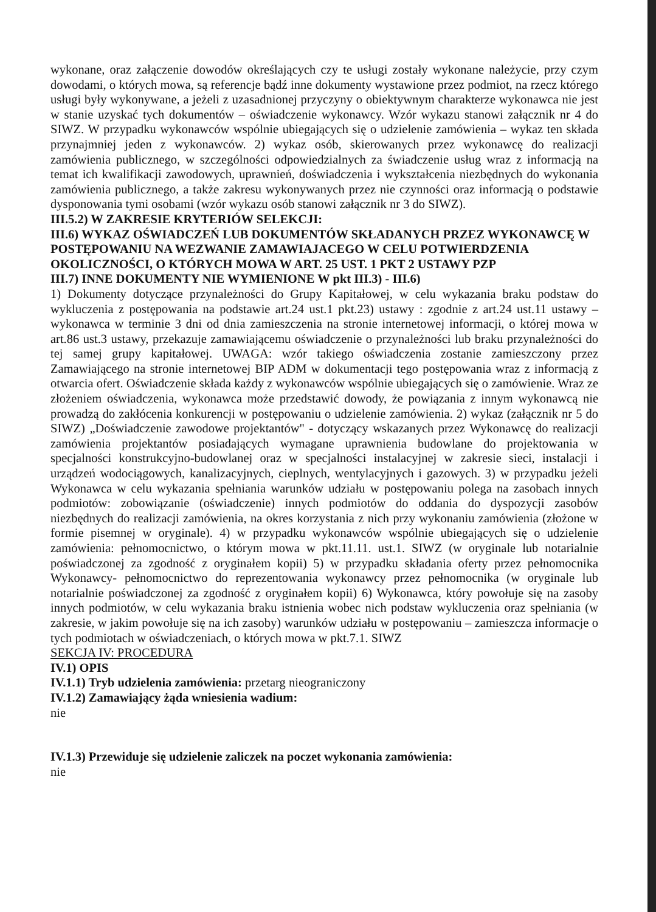wykonane, oraz załączenie dowodów określających czy te usługi zostały wykonane należycie, przy czym dowodami, o których mowa, są referencje bądź inne dokumenty wystawione przez podmiot, na rzecz którego usługi były wykonywane, a jeżeli z uzasadnionej przyczyny o obiektywnym charakterze wykonawca nie jest w stanie uzyskać tych dokumentów – oświadczenie wykonawcy. Wzór wykazu stanowi załącznik nr 4 do SIWZ. W przypadku wykonawców wspólnie ubiegających się o udzielenie zamówienia – wykaz ten składa przynajmniej jeden z wykonawców. 2) wykaz osób, skierowanych przez wykonawcę do realizacji zamówienia publicznego, w szczególności odpowiedzialnych za świadczenie usług wraz z informacją na temat ich kwalifikacji zawodowych, uprawnień, doświadczenia i wykształcenia niezbędnych do wykonania zamówienia publicznego, a także zakresu wykonywanych przez nie czynności oraz informacją o podstawie dysponowania tymi osobami (wzór wykazu osób stanowi załącznik nr 3 do SIWZ).
III.5.2) W ZAKRESIE KRYTERIÓW SELEKCJI:
III.6) WYKAZ OŚWIADCZEŃ LUB DOKUMENTÓW SKŁADANYCH PRZEZ WYKONAWCĘ W POSTĘPOWANIU NA WEZWANIE ZAMAWIAJACEGO W CELU POTWIERDZENIA OKOLICZNOŚCI, O KTÓRYCH MOWA W ART. 25 UST. 1 PKT 2 USTAWY PZP
III.7) INNE DOKUMENTY NIE WYMIENIONE W pkt III.3) - III.6)
1) Dokumenty dotyczące przynależności do Grupy Kapitałowej, w celu wykazania braku podstaw do wykluczenia z postępowania na podstawie art.24 ust.1 pkt.23) ustawy : zgodnie z art.24 ust.11 ustawy – wykonawca w terminie 3 dni od dnia zamieszczenia na stronie internetowej informacji, o której mowa w art.86 ust.3 ustawy, przekazuje zamawiającemu oświadczenie o przynależności lub braku przynależności do tej samej grupy kapitałowej. UWAGA: wzór takiego oświadczenia zostanie zamieszczony przez Zamawiającego na stronie internetowej BIP ADM w dokumentacji tego postępowania wraz z informacją z otwarcia ofert. Oświadczenie składa każdy z wykonawców wspólnie ubiegających się o zamówienie. Wraz ze złożeniem oświadczenia, wykonawca może przedstawić dowody, że powiązania z innym wykonawcą nie prowadzą do zakłócenia konkurencji w postępowaniu o udzielenie zamówienia. 2) wykaz (załącznik nr 5 do SIWZ) „Doświadczenie zawodowe projektantów" - dotyczący wskazanych przez Wykonawcę do realizacji zamówienia projektantów posiadających wymagane uprawnienia budowlane do projektowania w specjalności konstrukcyjno-budowlanej oraz w specjalności instalacyjnej w zakresie sieci, instalacji i urządzeń wodociągowych, kanalizacyjnych, cieplnych, wentylacyjnych i gazowych. 3) w przypadku jeżeli Wykonawca w celu wykazania spełniania warunków udziału w postępowaniu polega na zasobach innych podmiotów: zobowiązanie (oświadczenie) innych podmiotów do oddania do dyspozycji zasobów niezbędnych do realizacji zamówienia, na okres korzystania z nich przy wykonaniu zamówienia (złożone w formie pisemnej w oryginale). 4) w przypadku wykonawców wspólnie ubiegających się o udzielenie zamówienia: pełnomocnictwo, o którym mowa w pkt.11.11. ust.1. SIWZ (w oryginale lub notarialnie poświadczonej za zgodność z oryginałem kopii) 5) w przypadku składania oferty przez pełnomocnika Wykonawcy- pełnomocnictwo do reprezentowania wykonawcy przez pełnomocnika (w oryginale lub notarialnie poświadczonej za zgodność z oryginałem kopii) 6) Wykonawca, który powołuje się na zasoby innych podmiotów, w celu wykazania braku istnienia wobec nich podstaw wykluczenia oraz spełniania (w zakresie, w jakim powołuje się na ich zasoby) warunków udziału w postępowaniu – zamieszcza informacje o tych podmiotach w oświadczeniach, o których mowa w pkt.7.1. SIWZ
SEKCJA IV: PROCEDURA
IV.1) OPIS
IV.1.1) Tryb udzielenia zamówienia: przetarg nieograniczony
IV.1.2) Zamawiający żąda wniesienia wadium:
nie
IV.1.3) Przewiduje się udzielenie zaliczek na poczet wykonania zamówienia:
nie